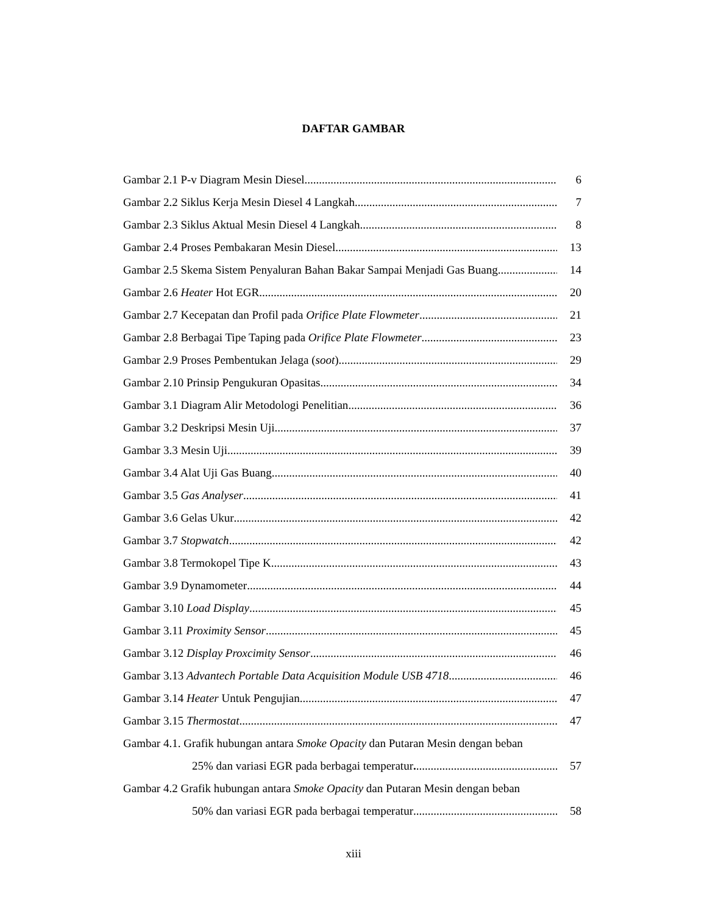DAFTAR GAMBAR
Gambar 2.1 P-v Diagram Mesin Diesel 6
Gambar 2.2 Siklus Kerja Mesin Diesel 4 Langkah 7
Gambar 2.3 Siklus Aktual Mesin Diesel 4 Langkah 8
Gambar 2.4 Proses Pembakaran Mesin Diesel 13
Gambar 2.5 Skema Sistem Penyaluran Bahan Bakar Sampai Menjadi Gas Buang 14
Gambar 2.6 Heater Hot EGR 20
Gambar 2.7 Kecepatan dan Profil pada Orifice Plate Flowmeter 21
Gambar 2.8 Berbagai Tipe Taping pada Orifice Plate Flowmeter 23
Gambar 2.9 Proses Pembentukan Jelaga (soot) 29
Gambar 2.10 Prinsip Pengukuran Opasitas 34
Gambar 3.1 Diagram Alir Metodologi Penelitian 36
Gambar 3.2 Deskripsi Mesin Uji 37
Gambar 3.3 Mesin Uji 39
Gambar 3.4 Alat Uji Gas Buang 40
Gambar 3.5 Gas Analyser 41
Gambar 3.6 Gelas Ukur 42
Gambar 3.7 Stopwatch 42
Gambar 3.8 Termokopel Tipe K 43
Gambar 3.9 Dynamometer 44
Gambar 3.10 Load Display 45
Gambar 3.11 Proximity Sensor 45
Gambar 3.12 Display Proxcimity Sensor 46
Gambar 3.13 Advantech Portable Data Acquisition Module USB 4718 46
Gambar 3.14 Heater Untuk Pengujian 47
Gambar 3.15 Thermostat 47
Gambar 4.1. Grafik hubungan antara Smoke Opacity dan Putaran Mesin dengan beban
25% dan variasi EGR pada berbagai temperatur. 57
Gambar 4.2 Grafik hubungan antara Smoke Opacity dan Putaran Mesin dengan beban
50% dan variasi EGR pada berbagai temperatur 58
xiii